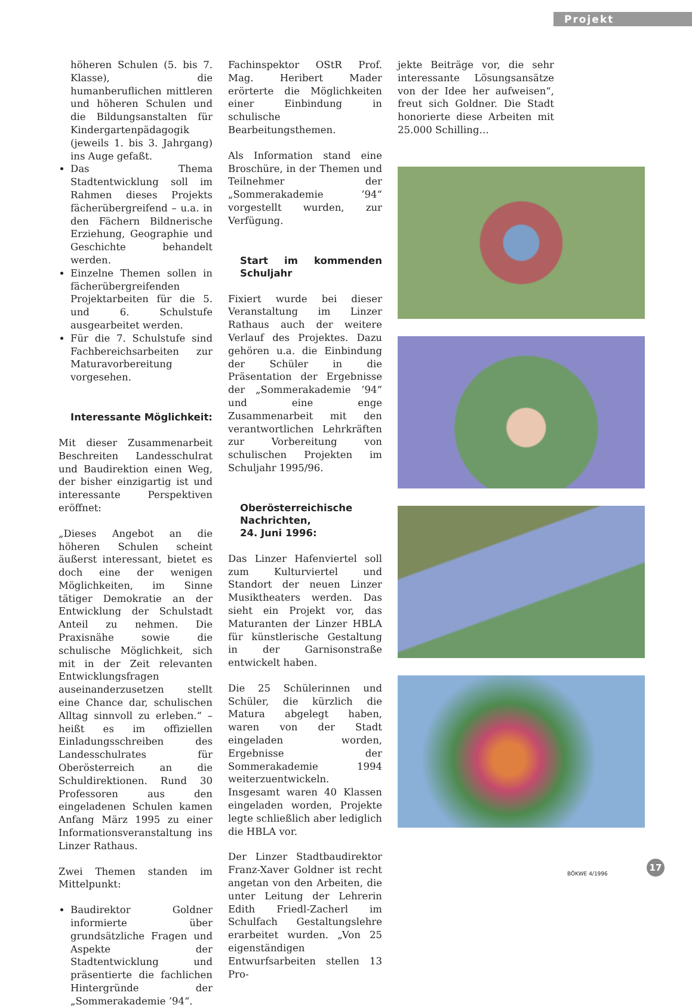Projekt
höheren Schulen (5. bis 7. Klasse), die humanberuflichen mittleren und höheren Schulen und die Bildungsanstalten für Kindergartenpädagogik (jeweils 1. bis 3. Jahrgang) ins Auge gefaßt.
Das Thema Stadtentwicklung soll im Rahmen dieses Projekts fächerübergreifend – u.a. in den Fächern Bildnerische Erziehung, Geographie und Geschichte behandelt werden.
Einzelne Themen sollen in fächerübergreifenden Projektarbeiten für die 5. und 6. Schulstufe ausgearbeitet werden.
Für die 7. Schulstufe sind Fachbereichsarbeiten zur Maturavorbereitung vorgesehen.
Interessante Möglichkeit:
Mit dieser Zusammenarbeit Beschreiten Landesschulrat und Baudirektion einen Weg, der bisher einzigartig ist und interessante Perspektiven eröffnet:
„Dieses Angebot an die höheren Schulen scheint äußerst interessant, bietet es doch eine der wenigen Möglichkeiten, im Sinne tätiger Demokratie an der Entwicklung der Schulstadt Anteil zu nehmen. Die Praxisnähe sowie die schulische Möglichkeit, sich mit in der Zeit relevanten Entwicklungsfragen auseinanderzusetzen stellt eine Chance dar, schulischen Alltag sinnvoll zu erleben.“ – heißt es im offiziellen Einladungsschreiben des Landesschulrates für Oberösterreich an die Schuldirektionen. Rund 30 Professoren aus den eingeladenen Schulen kamen Anfang März 1995 zu einer Informationsveranstaltung ins Linzer Rathaus.
Zwei Themen standen im Mittelpunkt:
Baudirektor Goldner informierte über grundsätzliche Fragen und Aspekte der Stadtentwicklung und präsentierte die fachlichen Hintergründe der „Sommerakademie ’94“.
Fachinspektor OStR Prof. Mag. Heribert Mader erörterte die Möglichkeiten einer Einbindung in schulische Bearbeitungsthemen.
Als Information stand eine Broschüre, in der Themen und Teilnehmer der „Sommerakademie ’94“ vorgestellt wurden, zur Verfügung.
Start im kommenden Schuljahr
Fixiert wurde bei dieser Veranstaltung im Linzer Rathaus auch der weitere Verlauf des Projektes. Dazu gehören u.a. die Einbindung der Schüler in die Präsentation der Ergebnisse der „Sommerakademie ’94“ und eine enge Zusammenarbeit mit den verantwortlichen Lehrkräften zur Vorbereitung von schulischen Projekten im Schuljahr 1995/96.
Oberösterreichische Nachrichten,
24. Juni 1996:
Das Linzer Hafenviertel soll zum Kulturviertel und Standort der neuen Linzer Musiktheaters werden. Das sieht ein Projekt vor, das Maturanten der Linzer HBLA für künstlerische Gestaltung in der Garnisonstraße entwickelt haben.
Die 25 Schülerinnen und Schüler, die kürzlich die Matura abgelegt haben, waren von der Stadt eingeladen worden, Ergebnisse der Sommerakademie 1994 weiterzuentwickeln. Insgesamt waren 40 Klassen eingeladen worden, Projekte legte schließlich aber lediglich die HBLA vor.
Der Linzer Stadtbaudirektor Franz-Xaver Goldner ist recht angetan von den Arbeiten, die unter Leitung der Lehrerin Edith Friedl-Zacherl im Schulfach Gestaltungslehre erarbeitet wurden. „Von 25 eigenständigen Entwurfsarbeiten stellen 13 Pro-
jekte Beiträge vor, die sehr interessante Lösungsansätze von der Idee her aufweisen“, freut sich Goldner. Die Stadt honorierte diese Arbeiten mit 25.000 Schilling…
BÖKWE 4/1996
17